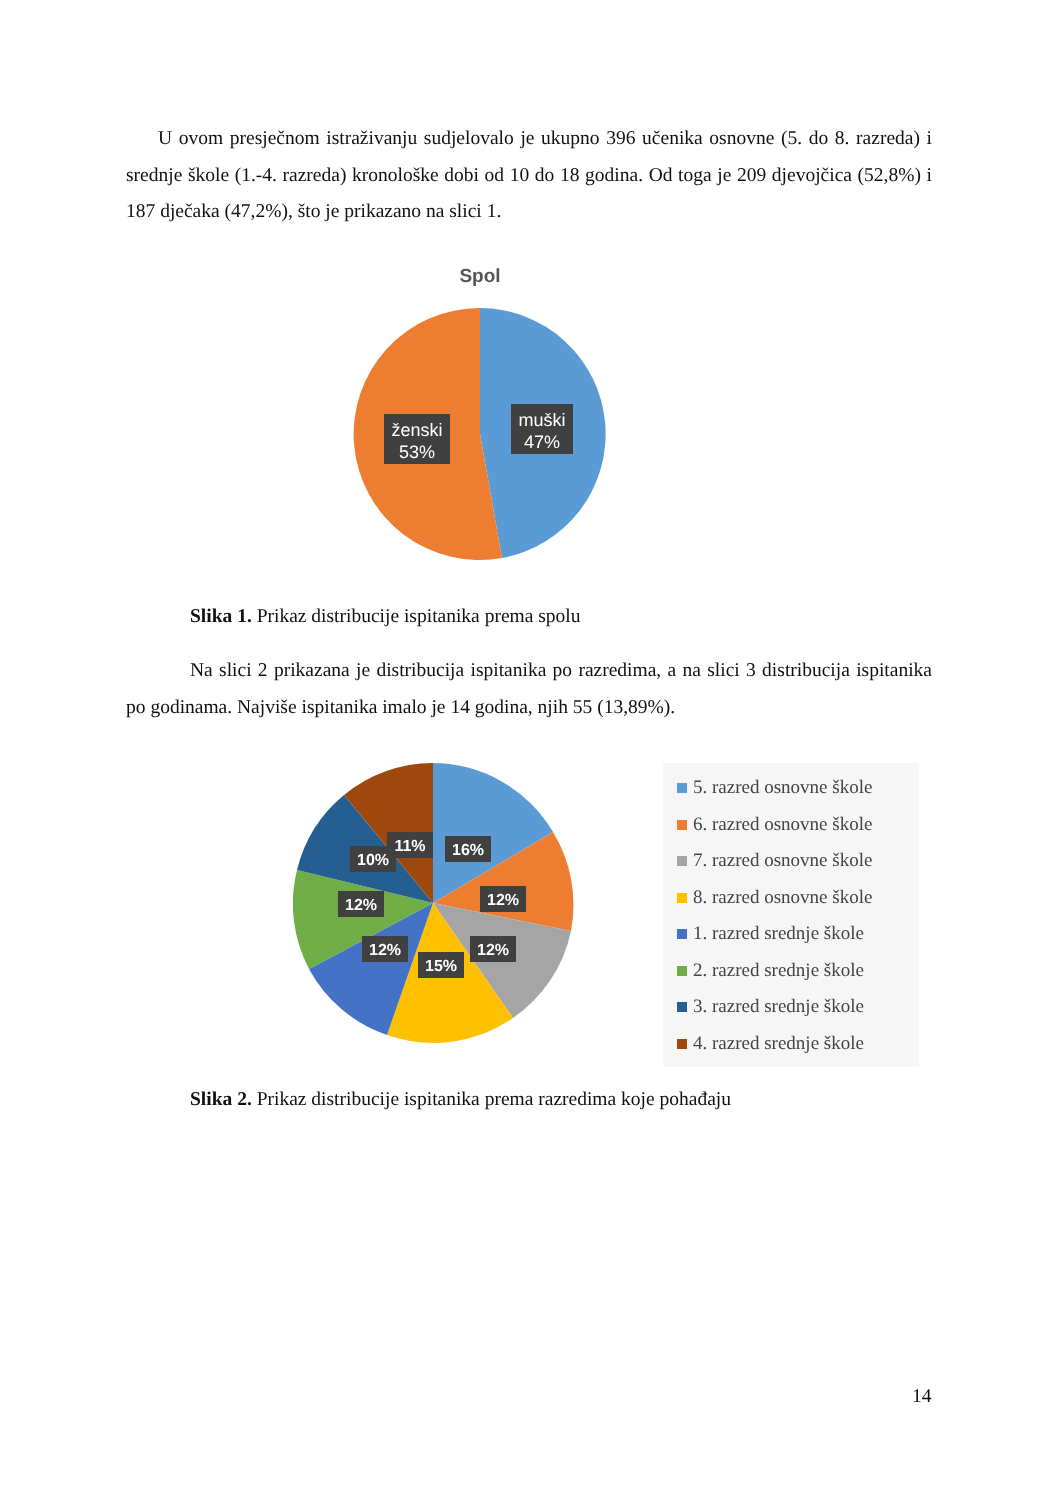U ovom presječnom istraživanju sudjelovalo je ukupno 396 učenika osnovne (5. do 8. razreda) i srednje škole (1.-4. razreda) kronološke dobi od 10 do 18 godina. Od toga je 209 djevojčica (52,8%) i 187 dječaka (47,2%), što je prikazano na slici 1.
Spol
muški
47%
ženski
53%
Slika 1. Prikaz distribucije ispitanika prema spolu
Na slici 2 prikazana je distribucija ispitanika po razredima, a na slici 3 distribucija ispitanika po godinama. Najviše ispitanika imalo je 14 godina, njih 55 (13,89%).
16%
12%
12%
15%
12%
12%
10%
11%
5. razred osnovne škole
6. razred osnovne škole
7. razred osnovne škole
8. razred osnovne škole
1. razred srednje škole
2. razred srednje škole
3. razred srednje škole
4. razred srednje škole
Slika 2. Prikaz distribucije ispitanika prema razredima koje pohađaju
14